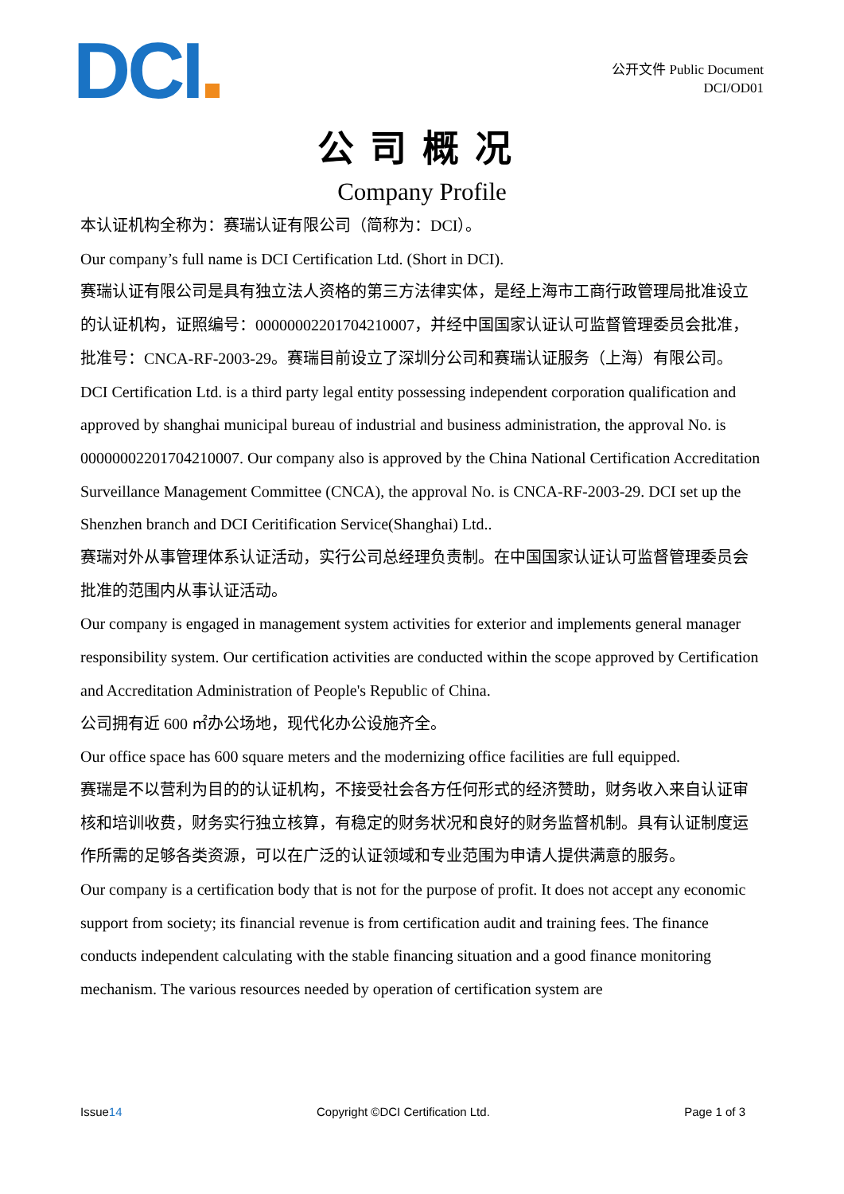DCI
公开文件 Public Document
DCI/OD01
公司概况
Company Profile
本认证机构全称为：赛瑞认证有限公司（简称为：DCI）。
Our company’s full name is DCI Certification Ltd. (Short in DCI).
赛瑞认证有限公司是具有独立法人资格的第三方法律实体，是经上海市工商行政管理局批准设立的认证机构，证照编号：00000002201704210007，并经中国国家认证认可监督管理委员会批准，批准号：CNCA-RF-2003-29。赛瑞目前设立了深圳分公司和赛瑞认证服务（上海）有限公司。
DCI Certification Ltd. is a third party legal entity possessing independent corporation qualification and approved by shanghai municipal bureau of industrial and business administration, the approval No. is 00000002201704210007. Our company also is approved by the China National Certification Accreditation Surveillance Management Committee (CNCA), the approval No. is CNCA-RF-2003-29. DCI set up the Shenzhen branch and DCI Ceritification Service(Shanghai) Ltd..
赛瑞对外从事管理体系认证活动，实行公司总经理负责制。在中国国家认证认可监督管理委员会批准的范围内从事认证活动。
Our company is engaged in management system activities for exterior and implements general manager responsibility system. Our certification activities are conducted within the scope approved by Certification and Accreditation Administration of People's Republic of China.
公司拥有近 600 ㎡办公场地，现代化办公设施齐全。
Our office space has 600 square meters and the modernizing office facilities are full equipped.
赛瑞是不以营利为目的的认证机构，不接受社会各方任何形式的经济赞助，财务收入来自认证审核和培训收费，财务实行独立核算，有稳定的财务状况和良好的财务监督机制。具有认证制度运作所需的足够各类资源，可以在广泛的认证领域和专业范围为申请人提供满意的服务。
Our company is a certification body that is not for the purpose of profit. It does not accept any economic support from society; its financial revenue is from certification audit and training fees. The finance conducts independent calculating with the stable financing situation and a good finance monitoring mechanism. The various resources needed by operation of certification system are
Issue14 Copyright ©DCI Certification Ltd. Page 1 of 3